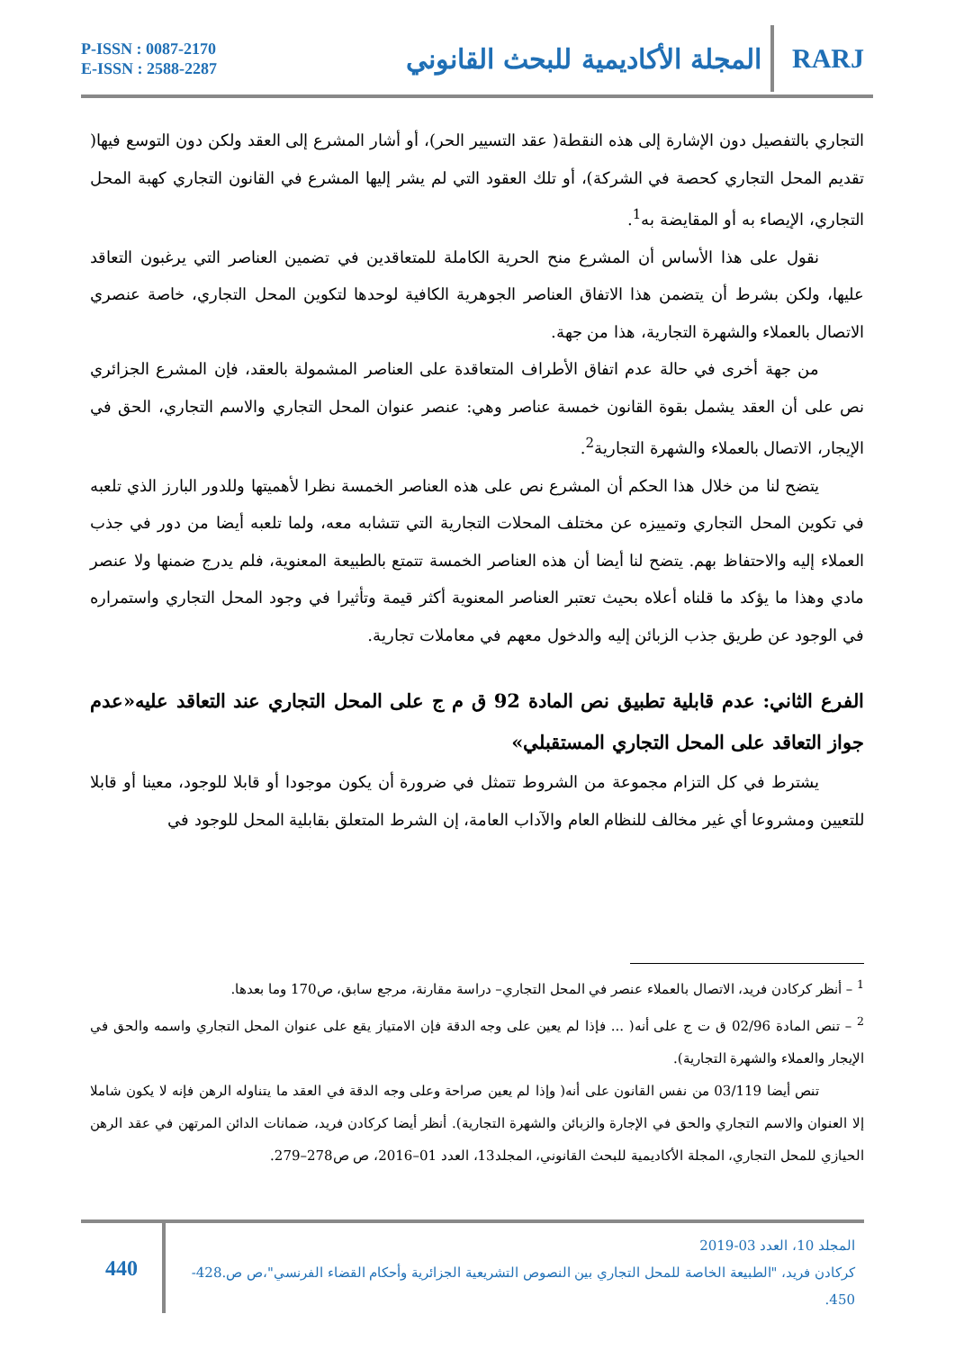P-ISSN : 0087-2170
E-ISSN : 2588-2287
المجلة الأكاديمية للبحث القانوني RARJ
التجاري بالتفصيل دون الإشارة إلى هذه النقطة( عقد التسيير الحر)، أو أشار المشرع إلى العقد ولكن دون التوسع فيها( تقديم المحل التجاري كحصة في الشركة)، أو تلك العقود التي لم يشر إليها المشرع في القانون التجاري كهبة المحل التجاري، الإيصاء به أو المقايضة به<sup>1</sup>.
نقول على هذا الأساس أن المشرع منح الحرية الكاملة للمتعاقدين في تضمين العناصر التي يرغبون التعاقد عليها، ولكن بشرط أن يتضمن هذا الاتفاق العناصر الجوهرية الكافية لوحدها لتكوين المحل التجاري، خاصة عنصري الاتصال بالعملاء والشهرة التجارية، هذا من جهة.
من جهة أخرى في حالة عدم اتفاق الأطراف المتعاقدة على العناصر المشمولة بالعقد، فإن المشرع الجزائري نص على أن العقد يشمل بقوة القانون خمسة عناصر وهي: عنصر عنوان المحل التجاري والاسم التجاري، الحق في الإيجار، الاتصال بالعملاء والشهرة التجارية<sup>2</sup>.
يتضح لنا من خلال هذا الحكم أن المشرع نص على هذه العناصر الخمسة نظرا لأهميتها وللدور البارز الذي تلعبه في تكوين المحل التجاري وتمييزه عن مختلف المحلات التجارية التي تتشابه معه، ولما تلعبه أيضا من دور في جذب العملاء إليه والاحتفاظ بهم. يتضح لنا أيضا أن هذه العناصر الخمسة تتمتع بالطبيعة المعنوية، فلم يدرج ضمنها ولا عنصر مادي وهذا ما يؤكد ما قلناه أعلاه بحيث تعتبر العناصر المعنوية أكثر قيمة وتأثيرا في وجود المحل التجاري واستمراره في الوجود عن طريق جذب الزبائن إليه والدخول معهم في معاملات تجارية.
الفرع الثاني: عدم قابلية تطبيق نص المادة 92 ق م ج على المحل التجاري عند التعاقد عليه«عدم جواز التعاقد على المحل التجاري المستقبلي»
يشترط في كل التزام مجموعة من الشروط تتمثل في ضرورة أن يكون موجودا أو قابلا للوجود، معينا أو قابلا للتعيين ومشروعا أي غير مخالف للنظام العام والآداب العامة، إن الشرط المتعلق بقابلية المحل للوجود في
<sup>1</sup> – أنظر كركادن فريد، الاتصال بالعملاء عنصر في المحل التجاري– دراسة مقارنة، مرجع سابق، ص170 وما بعدها.
<sup>2</sup> – تنص المادة 02/96 ق ت ج على أنه( ... فإذا لم يعين على وجه الدقة فإن الامتياز يقع على عنوان المحل التجاري واسمه والحق في الإيجار والعملاء والشهرة التجارية).
تنص أيضا 03/119 من نفس القانون على أنه( وإذا لم يعين صراحة وعلى وجه الدقة في العقد ما يتناوله الرهن فإنه لا يكون شاملا إلا العنوان والاسم التجاري والحق في الإجارة والزبائن والشهرة التجارية). أنظر أيضا كركادن فريد، ضمانات الدائن المرتهن في عقد الرهن الحيازي للمحل التجاري، المجلة الأكاديمية للبحث القانوني، المجلد13، العدد 01–2016، ص ص278–279.
المجلد 10، العدد 03-2019
كركادن فريد، "الطبيعة الخاصة للمحل التجاري بين النصوص التشريعية الجزائرية وأحكام القضاء الفرنسي"،ص ص.428-450.
440